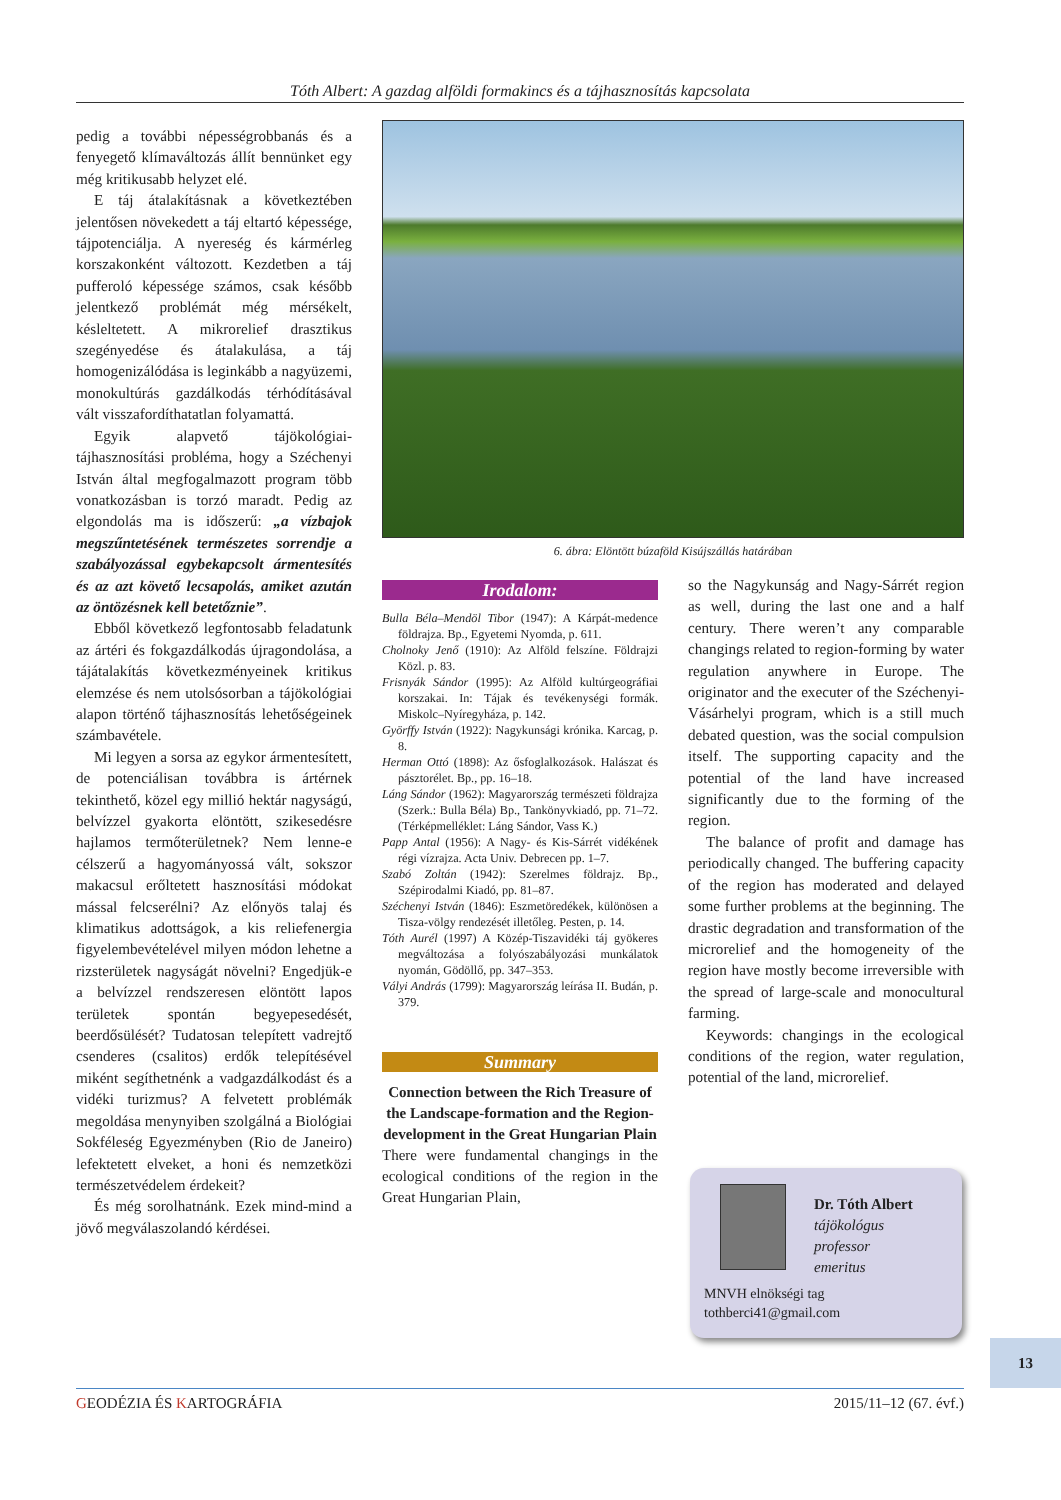Tóth Albert: A gazdag alföldi formakincs és a tájhasznosítás kapcsolata
pedig a további népességrobbanás és a fenyegető klímaváltozás állít bennünket egy még kritikusabb helyzet elé.
E táj átalakításnak a következtében jelentősen növekedett a táj eltartó képessége, tájpotenciálja. A nyereség és kármérleg korszakonként változott. Kezdetben a táj pufferoló képessége számos, csak később jelentkező problémát még mérsékelt, késleltetett. A mikrorelief drasztikus szegényedése és átalakulása, a táj homogenizálódása is leginkább a nagyüzemi, monokultúrás gazdálkodás térhódításával vált visszafordíthatatlan folyamattá.
Egyik alapvető tájökológiai-tájhasznosítási probléma, hogy a Széchenyi István által megfogalmazott program több vonatkozásban is torzó maradt. Pedig az elgondolás ma is időszerű: „a vízbajok megszűntetésének természetes sorrendje a szabályozással egybekapcsolt ármentesítés és az azt követő lecsapolás, amiket azután az öntözésnek kell betetőznie”.
Ebből következő legfontosabb feladatunk az ártéri és fokgazdálkodás újragondolása, a tájátalakítás következményeinek kritikus elemzése és nem utolsósorban a tájökológiai alapon történő tájhasznosítás lehetőségeinek számbavétele.
Mi legyen a sorsa az egykor ármentesített, de potenciálisan továbbra is ártérnek tekinthető, közel egy millió hektár nagyságú, belvízzel gyakorta elöntött, szikesedésre hajlamos termőterületnek? Nem lenne-e célszerű a hagyományossá vált, sokszor makacsul erőltetett hasznosítási módokat mással felcserélni? Az előnyös talaj és klimatikus adottságok, a kis reliefenergia figyelembevételével milyen módon lehetne a rizsterületek nagyságát növelni? Engedjük-e a belvízzel rendszeresen elöntött lapos területek spontán begyepesedését, beerdősülését? Tudatosan telepített vadrejtő csenderes (csalitos) erdők telepítésével miként segíthetnénk a vadgazdálkodást és a vidéki turizmus? A felvetett problémák megoldása menynyiben szolgálná a Biológiai Sokféleség Egyezményben (Rio de Janeiro) lefektetett elveket, a honi és nemzetközi természetvédelem érdekeit?
És még sorolhatnánk. Ezek mind-mind a jövő megválaszolandó kérdései.
6. ábra: Elöntött búzaföld Kisújszállás határában
Irodalom:
Bulla Béla–Mendöl Tibor (1947): A Kárpát-medence földrajza. Bp., Egyetemi Nyomda, p. 611.
Cholnoky Jenő (1910): Az Alföld felszíne. Földrajzi Közl. p. 83.
Frisnyák Sándor (1995): Az Alföld kultúrgeográfiai korszakai. In: Tájak és tevékenységi formák. Miskolc–Nyíregyháza, p. 142.
Györffy István (1922): Nagykunsági krónika. Karcag, p. 8.
Herman Ottó (1898): Az ősfoglalkozások. Halászat és pásztorélet. Bp., pp. 16–18.
Láng Sándor (1962): Magyarország természeti földrajza (Szerk.: Bulla Béla) Bp., Tankönyvkiadó, pp. 71–72. (Térképmelléklet: Láng Sándor, Vass K.)
Papp Antal (1956): A Nagy- és Kis-Sárrét vidékének régi vízrajza. Acta Univ. Debrecen pp. 1–7.
Szabó Zoltán (1942): Szerelmes földrajz. Bp., Szépirodalmi Kiadó, pp. 81–87.
Széchenyi István (1846): Eszmetöredékek, különösen a Tisza-völgy rendezését illetőleg. Pesten, p. 14.
Tóth Aurél (1997) A Közép-Tiszavidéki táj gyökeres megváltozása a folyószabályozási munkálatok nyomán, Gödöllő, pp. 347–353.
Vályi András (1799): Magyarország leírása II. Budán, p. 379.
Summary
Connection between the Rich Treasure of the Landscape-formation and the Region-development in the Great Hungarian Plain
There were fundamental changings in the ecological conditions of the region in the Great Hungarian Plain,
so the Nagykunság and Nagy-Sárrét region as well, during the last one and a half century. There weren’t any comparable changings related to region-forming by water regulation anywhere in Europe. The originator and the executer of the Széchenyi-Vásárhelyi program, which is a still much debated question, was the social compulsion itself. The supporting capacity and the potential of the land have increased significantly due to the forming of the region.
The balance of profit and damage has periodically changed. The buffering capacity of the region has moderated and delayed some further problems at the beginning. The drastic degradation and transformation of the microrelief and the homogeneity of the region have mostly become irreversible with the spread of large-scale and monocultural farming.
Keywords: changings in the ecological conditions of the region, water regulation, potential of the land, microrelief.
Dr. Tóth Albert
tájökológus
professor
emeritus
MNVH elnökségi tag
tothberci41@gmail.com
13
GEODÉZIA ÉS KARTOGRÁFIA 2015/11–12 (67. évf.)